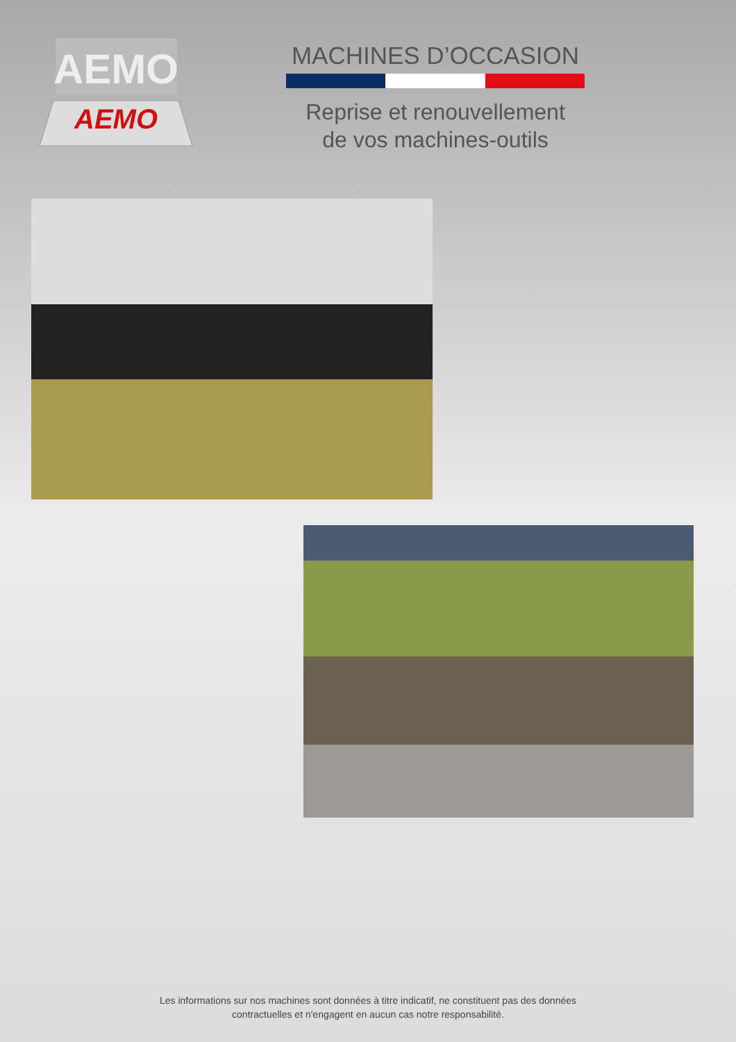AEMO
AEMO
MACHINES D’OCCASION
Reprise et renouvellement
de vos machines-outils
Les informations sur nos machines sont données à titre indicatif, ne constituent pas des données
contractuelles et n'engagent en aucun cas notre responsabilité.